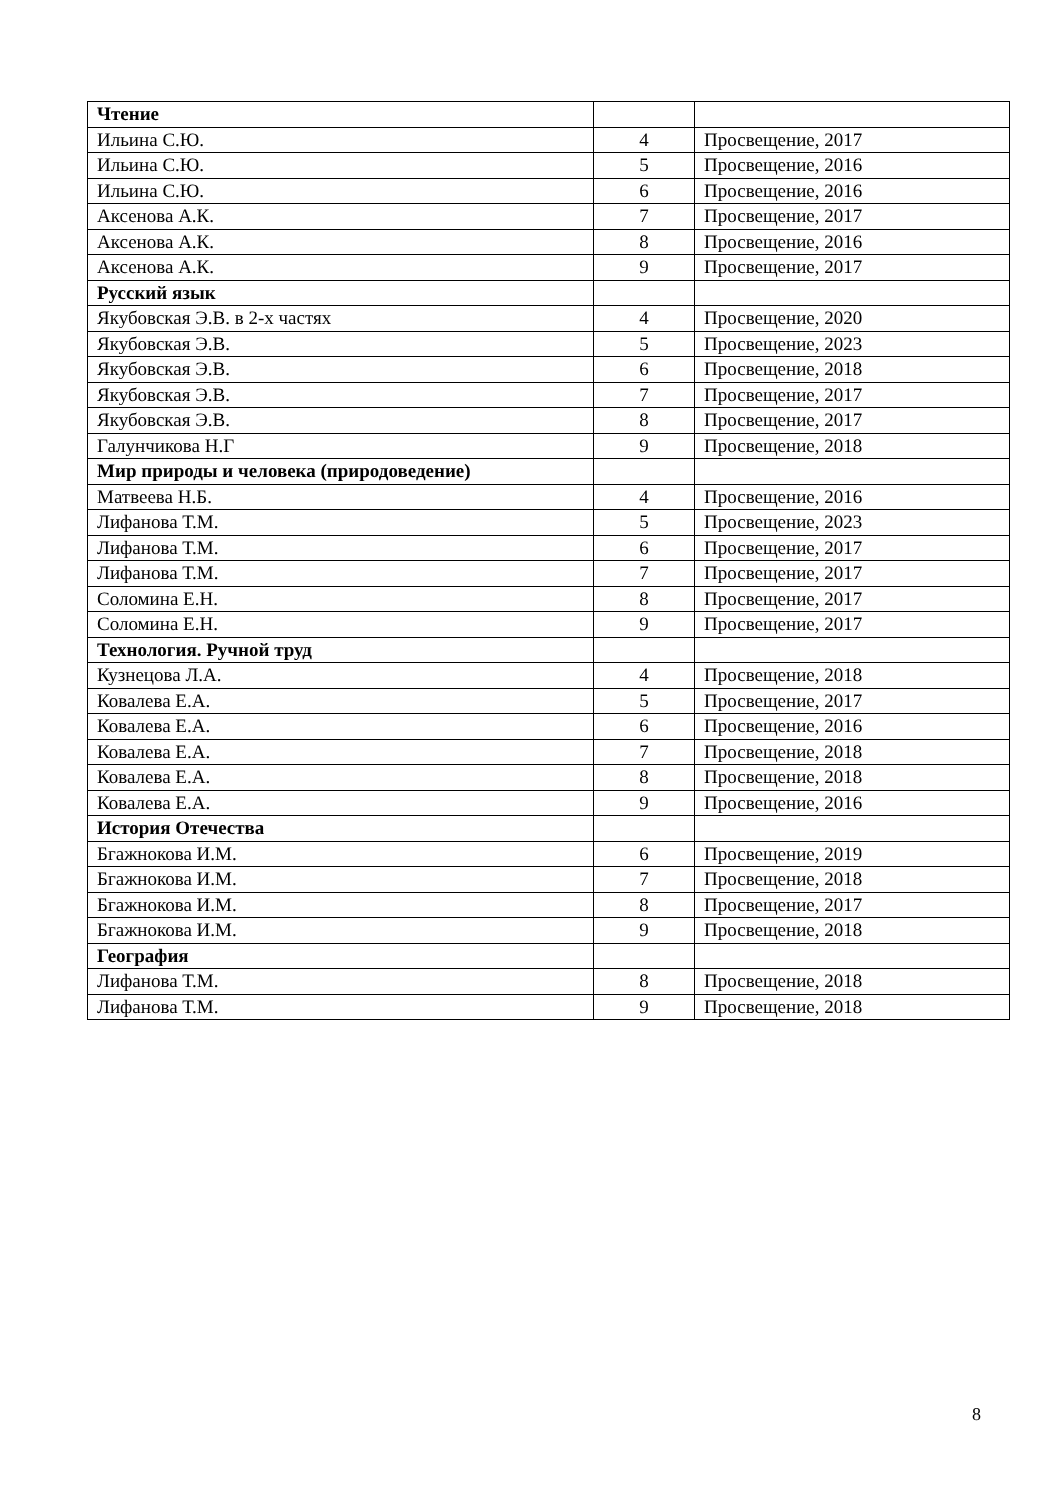| Чтение | | |
| Ильина С.Ю. | 4 | Просвещение, 2017 |
| Ильина С.Ю. | 5 | Просвещение, 2016 |
| Ильина С.Ю. | 6 | Просвещение, 2016 |
| Аксенова А.К. | 7 | Просвещение, 2017 |
| Аксенова А.К. | 8 | Просвещение, 2016 |
| Аксенова А.К. | 9 | Просвещение, 2017 |
| Русский язык | | |
| Якубовская Э.В. в 2-х частях | 4 | Просвещение, 2020 |
| Якубовская Э.В. | 5 | Просвещение, 2023 |
| Якубовская Э.В. | 6 | Просвещение, 2018 |
| Якубовская Э.В. | 7 | Просвещение, 2017 |
| Якубовская Э.В. | 8 | Просвещение, 2017 |
| Галунчикова Н.Г | 9 | Просвещение, 2018 |
| Мир природы и человека (природоведение) | | |
| Матвеева Н.Б. | 4 | Просвещение, 2016 |
| Лифанова Т.М. | 5 | Просвещение, 2023 |
| Лифанова Т.М. | 6 | Просвещение, 2017 |
| Лифанова Т.М. | 7 | Просвещение, 2017 |
| Соломина Е.Н. | 8 | Просвещение, 2017 |
| Соломина Е.Н. | 9 | Просвещение, 2017 |
| Технология. Ручной труд | | |
| Кузнецова Л.А. | 4 | Просвещение, 2018 |
| Ковалева Е.А. | 5 | Просвещение, 2017 |
| Ковалева Е.А. | 6 | Просвещение, 2016 |
| Ковалева Е.А. | 7 | Просвещение, 2018 |
| Ковалева Е.А. | 8 | Просвещение, 2018 |
| Ковалева Е.А. | 9 | Просвещение, 2016 |
| История Отечества | | |
| Бгажнокова И.М. | 6 | Просвещение, 2019 |
| Бгажнокова И.М. | 7 | Просвещение, 2018 |
| Бгажнокова И.М. | 8 | Просвещение, 2017 |
| Бгажнокова И.М. | 9 | Просвещение, 2018 |
| География | | |
| Лифанова Т.М. | 8 | Просвещение, 2018 |
| Лифанова Т.М. | 9 | Просвещение, 2018 |
8